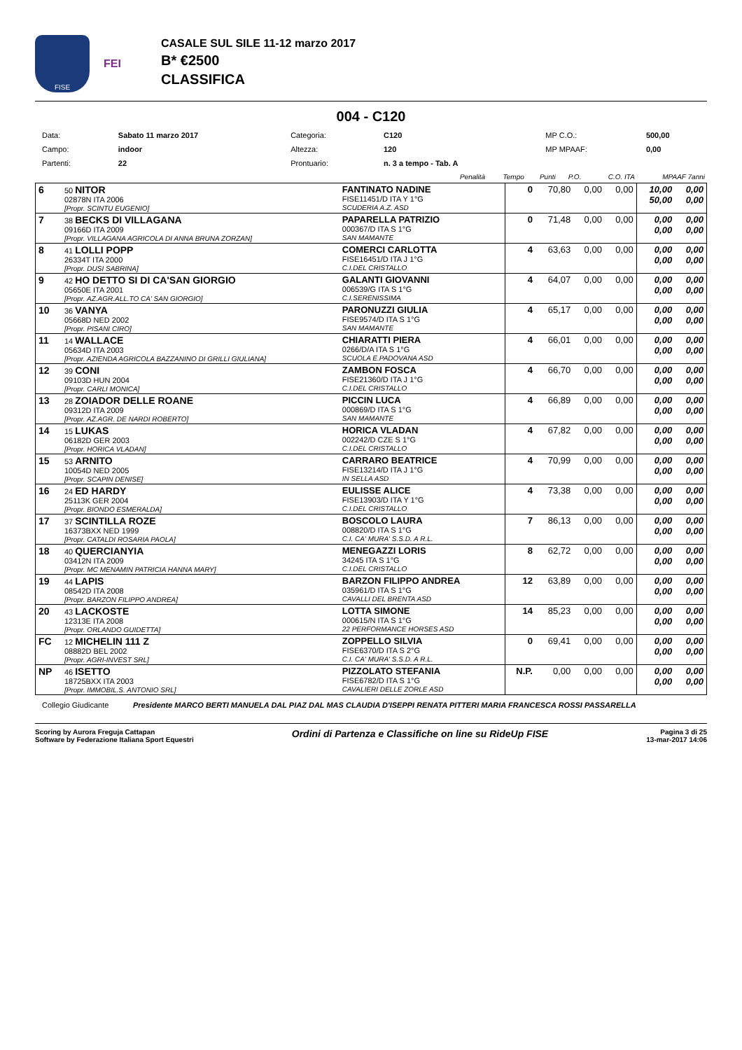FISE
FEI
CASALE SUL SILE 11-12 marzo 2017
B* €2500
CLASSIFICA
004 - C120
| Data: | Sabato 11 marzo 2017 | Categoria: | C120 | MP C.O.: | 500,00 |
| Campo: | indoor | Altezza: | 120 | MP MPAAF: | 0,00 |
| Partenti: | 22 | Prontuario: | n. 3 a tempo - Tab. A | | |
| | Penalità | Tempo | Punti | P.O. | C.O. ITA | MPAAF 7anni |
| 6 | 50 NITOR 02878N ITA 2006 [Propr. SCINTU EUGENIO] | FANTINATO NADINE FISE11451/D ITA Y 1°G SCUDERIA A.Z. ASD | 0 | 70,80 | 0,00 | 0,00 | 10,00 50,00 | 0,00 0,00 |
| 7 | 38 BECKS DI VILLAGANA 09166D ITA 2009 [Propr. VILLAGANA AGRICOLA DI ANNA BRUNA ZORZAN] | PAPARELLA PATRIZIO 000367/D ITA S 1°G SAN MAMANTE | 0 | 71,48 | 0,00 | 0,00 | 0,00 0,00 | 0,00 0,00 |
| 8 | 41 LOLLI POPP 26334T ITA 2000 [Propr. DUSI SABRINA] | COMERCI CARLOTTA FISE16451/D ITA J 1°G C.I.DEL CRISTALLO | 4 | 63,63 | 0,00 | 0,00 | 0,00 0,00 | 0,00 0,00 |
| 9 | 42 HO DETTO SI DI CA'SAN GIORGIO 05650E ITA 2001 [Propr. AZ.AGR.ALL.TO CA' SAN GIORGIO] | GALANTI GIOVANNI 006539/G ITA S 1°G C.I.SERENISSIMA | 4 | 64,07 | 0,00 | 0,00 | 0,00 0,00 | 0,00 0,00 |
| 10 | 36 VANYA 05668D NED 2002 [Propr. PISANI CIRO] | PARONUZZI GIULIA FISE9574/D ITA S 1°G SAN MAMANTE | 4 | 65,17 | 0,00 | 0,00 | 0,00 0,00 | 0,00 0,00 |
| 11 | 14 WALLACE 05634D ITA 2003 [Propr. AZIENDA AGRICOLA BAZZANINO DI GRILLI GIULIANA] | CHIARATTI PIERA 0266/D/A ITA S 1°G SCUOLA E.PADOVANA ASD | 4 | 66,01 | 0,00 | 0,00 | 0,00 0,00 | 0,00 0,00 |
| 12 | 39 CONI 09103D HUN 2004 [Propr. CARLI MONICA] | ZAMBON FOSCA FISE21360/D ITA J 1°G C.I.DEL CRISTALLO | 4 | 66,70 | 0,00 | 0,00 | 0,00 0,00 | 0,00 0,00 |
| 13 | 28 ZOIADOR DELLE ROANE 09312D ITA 2009 [Propr. AZ.AGR. DE NARDI ROBERTO] | PICCIN LUCA 000869/D ITA S 1°G SAN MAMANTE | 4 | 66,89 | 0,00 | 0,00 | 0,00 0,00 | 0,00 0,00 |
| 14 | 15 LUKAS 06182D GER 2003 [Propr. HORICA VLADAN] | HORICA VLADAN 002242/D CZE S 1°G C.I.DEL CRISTALLO | 4 | 67,82 | 0,00 | 0,00 | 0,00 0,00 | 0,00 0,00 |
| 15 | 53 ARNITO 10054D NED 2005 [Propr. SCAPIN DENISE] | CARRARO BEATRICE FISE13214/D ITA J 1°G IN SELLA ASD | 4 | 70,99 | 0,00 | 0,00 | 0,00 0,00 | 0,00 0,00 |
| 16 | 24 ED HARDY 25113K GER 2004 [Propr. BIONDO ESMERALDA] | EULISSE ALICE FISE13903/D ITA Y 1°G C.I.DEL CRISTALLO | 4 | 73,38 | 0,00 | 0,00 | 0,00 0,00 | 0,00 0,00 |
| 17 | 37 SCINTILLA ROZE 16373BXX NED 1999 [Propr. CATALDI ROSARIA PAOLA] | BOSCOLO LAURA 008820/D ITA S 1°G C.I. CA' MURA' S.S.D. A R.L. | 7 | 86,13 | 0,00 | 0,00 | 0,00 0,00 | 0,00 0,00 |
| 18 | 40 QUERCIANYIA 03412N ITA 2009 [Propr. MC MENAMIN PATRICIA HANNA MARY] | MENEGAZZI LORIS 34245 ITA S 1°G C.I.DEL CRISTALLO | 8 | 62,72 | 0,00 | 0,00 | 0,00 0,00 | 0,00 0,00 |
| 19 | 44 LAPIS 08542D ITA 2008 [Propr. BARZON FILIPPO ANDREA] | BARZON FILIPPO ANDREA 035961/D ITA S 1°G CAVALLI DEL BRENTA ASD | 12 | 63,89 | 0,00 | 0,00 | 0,00 0,00 | 0,00 0,00 |
| 20 | 43 LACKOSTE 12313E ITA 2008 [Propr. ORLANDO GUIDETTA] | LOTTA SIMONE 000615/N ITA S 1°G 22 PERFORMANCE HORSES ASD | 14 | 85,23 | 0,00 | 0,00 | 0,00 0,00 | 0,00 0,00 |
| FC | 12 MICHELIN 111 Z 08882D BEL 2002 [Propr. AGRI-INVEST SRL] | ZOPPELLO SILVIA FISE6370/D ITA S 2°G C.I. CA' MURA' S.S.D. A R.L. | 0 | 69,41 | 0,00 | 0,00 | 0,00 0,00 | 0,00 0,00 |
| NP | 46 ISETTO 18725BXX ITA 2003 [Propr. IMMOBIL.S. ANTONIO SRL] | PIZZOLATO STEFANIA FISE6782/D ITA S 1°G CAVALIERI DELLE ZORLE ASD | N.P. | 0,00 | 0,00 | 0,00 | 0,00 0,00 | 0,00 0,00 |
Collegio Giudicante Presidente MARCO BERTI MANUELA DAL PIAZ DAL MAS CLAUDIA D'ISEPPI RENATA PITTERI MARIA FRANCESCA ROSSI PASSARELLA
Scoring by Aurora Freguja Cattapan
Software by Federazione Italiana Sport Equestri
Ordini di Partenza e Classifiche on line su RideUp FISE
Pagina 3 di 25
13-mar-2017 14:06